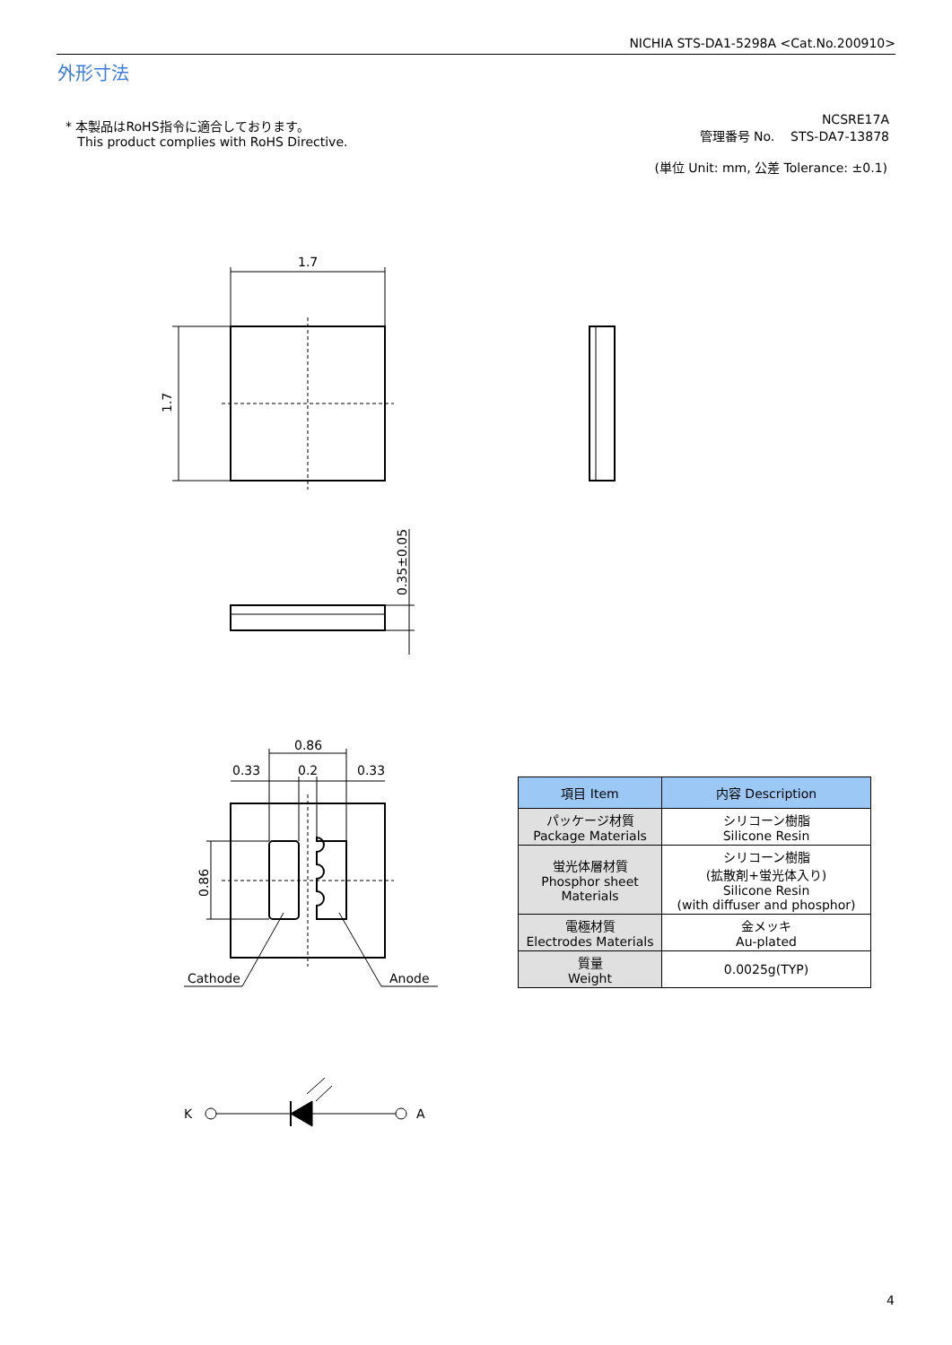NICHIA STS-DA1-5298A <Cat.No.200910>
外形寸法
* 本製品はRoHS指令に適合しております。
This product complies with RoHS Directive.
NCSRE17A
管理番号 No. STS-DA7-13878
(単位 Unit: mm, 公差 Tolerance: ±0.1)
1.7
1.7
0.35±0.05
0.86
0.33 0.2 0.33
0.86
Cathode Anode
K A
| 項目 Item | 内容 Description |
| --- | --- |
| パッケージ材質 Package Materials | シリコーン樹脂 Silicone Resin |
| 蛍光体層材質 Phosphor sheet Materials | シリコーン樹脂 (拡散剤+蛍光体入り) Silicone Resin (with diffuser and phosphor) |
| 電極材質 Electrodes Materials | 金メッキ Au-plated |
| 質量 Weight | 0.0025g(TYP) |
4